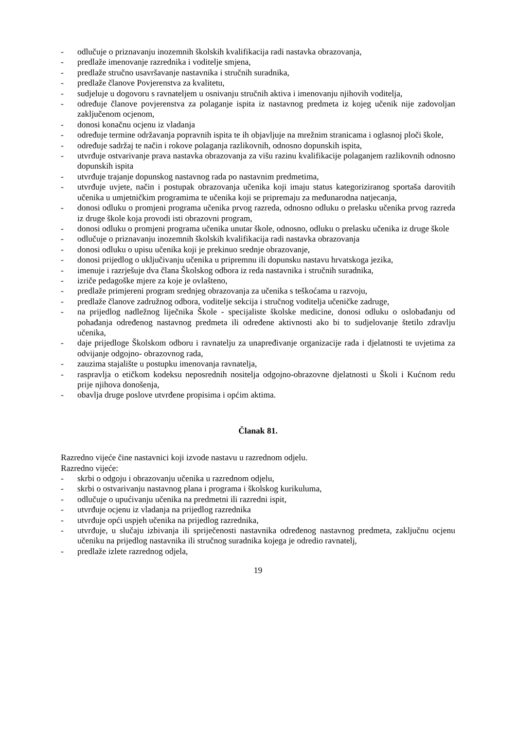- odlučuje o priznavanju inozemnih školskih kvalifikacija radi nastavka obrazovanja,
- predlaže imenovanje razrednika i voditelje smjena,
- predlaže stručno usavršavanje nastavnika i stručnih suradnika,
- predlaže članove Povjerenstva za kvalitetu,
- sudjeluje u dogovoru s ravnateljem u osnivanju stručnih aktiva i imenovanju njihovih voditelja,
- određuje članove povjerenstva za polaganje ispita iz nastavnog predmeta iz kojeg učenik nije zadovoljan zaključenom ocjenom,
- donosi konačnu ocjenu iz vladanja
- određuje termine održavanja popravnih ispita te ih objavljuje na mrežnim stranicama i oglasnoj ploči škole,
- određuje sadržaj te način i rokove polaganja razlikovnih, odnosno dopunskih ispita,
- utvrđuje ostvarivanje prava nastavka obrazovanja za višu razinu kvalifikacije polaganjem razlikovnih odnosno dopunskih ispita
- utvrđuje trajanje dopunskog nastavnog rada po nastavnim predmetima,
- utvrđuje uvjete, način i postupak obrazovanja učenika koji imaju status kategoriziranog sportaša darovitih učenika u umjetničkim programima te učenika koji se pripremaju za međunarodna natjecanja,
- donosi odluku o promjeni programa učenika prvog razreda, odnosno odluku o prelasku učenika prvog razreda iz druge škole koja provodi isti obrazovni program,
- donosi odluku o promjeni programa učenika unutar škole, odnosno, odluku o prelasku učenika iz druge škole
- odlučuje o priznavanju inozemnih školskih kvalifikacija radi nastavka obrazovanja
- donosi odluku o upisu učenika koji je prekinuo srednje obrazovanje,
- donosi prijedlog o uključivanju učenika u pripremnu ili dopunsku nastavu hrvatskoga jezika,
- imenuje i razrješuje dva člana Školskog odbora iz reda nastavnika i stručnih suradnika,
- izriče pedagoške mjere za koje je ovlašteno,
- predlaže primjereni program srednjeg obrazovanja za učenika s teškoćama u razvoju,
- predlaže članove zadružnog odbora, voditelje sekcija i stručnog voditelja učeničke zadruge,
- na prijedlog nadležnog liječnika Škole - specijaliste školske medicine, donosi odluku o oslobađanju od pohađanja određenog nastavnog predmeta ili određene aktivnosti ako bi to sudjelovanje štetilo zdravlju učenika,
- daje prijedloge Školskom odboru i ravnatelju za unapređivanje organizacije rada i djelatnosti te uvjetima za odvijanje odgojno- obrazovnog rada,
- zauzima stajalište u postupku imenovanja ravnatelja,
- raspravlja o etičkom kodeksu neposrednih nositelja odgojno-obrazovne djelatnosti u Školi i Kućnom redu prije njihova donošenja,
- obavlja druge poslove utvrđene propisima i općim aktima.
Članak 81.
Razredno vijeće čine nastavnici koji izvode nastavu u razrednom odjelu.
Razredno vijeće:
- skrbi o odgoju i obrazovanju učenika u razrednom odjelu,
- skrbi o ostvarivanju nastavnog plana i programa i školskog kurikuluma,
- odlučuje o upućivanju učenika na predmetni ili razredni ispit,
- utvrđuje ocjenu iz vladanja na prijedlog razrednika
- utvrđuje opći uspjeh učenika na prijedlog razrednika,
- utvrđuje, u slučaju izbivanja ili spriječenosti nastavnika određenog nastavnog predmeta, zaključnu ocjenu učeniku na prijedlog nastavnika ili stručnog suradnika kojega je odredio ravnatelj,
- predlaže izlete razrednog odjela,
19